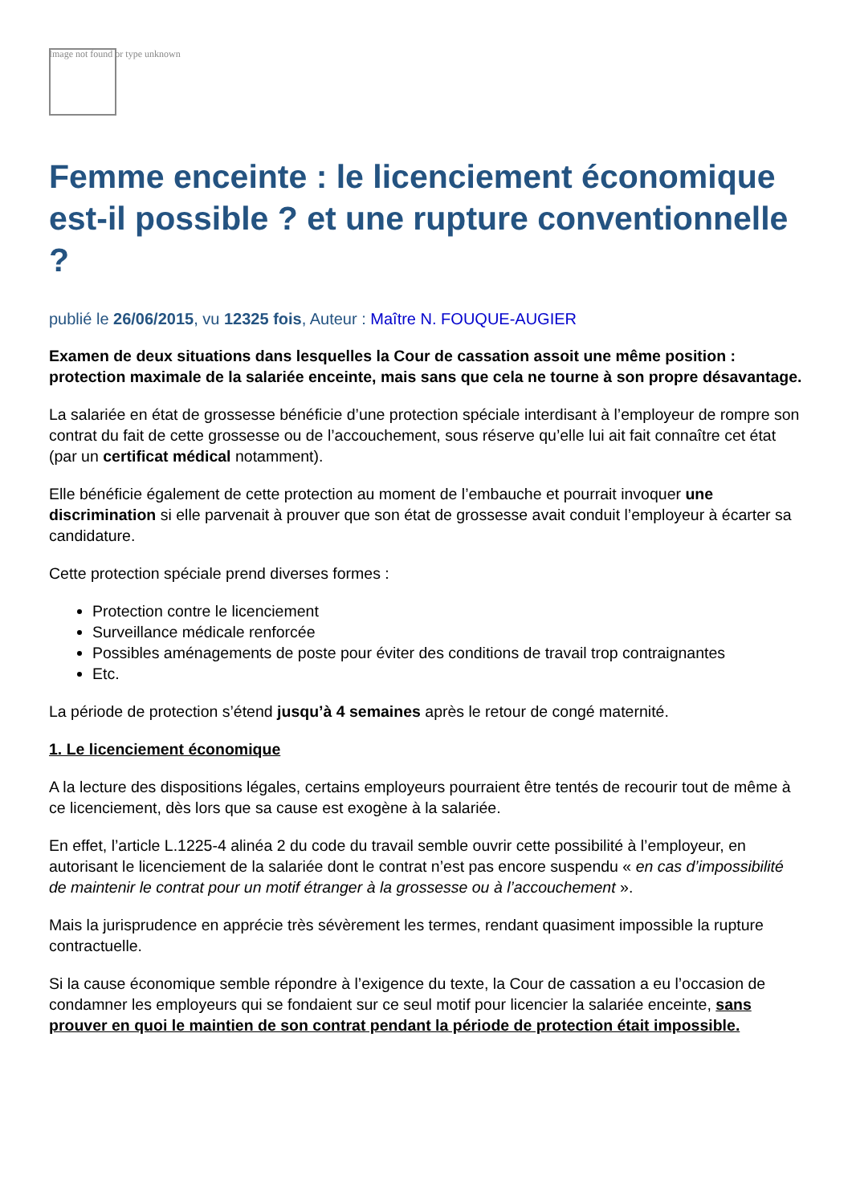Image not found or type unknown
Femme enceinte : le licenciement économique est-il possible ? et une rupture conventionnelle ?
publié le 26/06/2015, vu 12325 fois, Auteur : Maître N. FOUQUE-AUGIER
Examen de deux situations dans lesquelles la Cour de cassation assoit une même position : protection maximale de la salariée enceinte, mais sans que cela ne tourne à son propre désavantage.
La salariée en état de grossesse bénéficie d’une protection spéciale interdisant à l’employeur de rompre son contrat du fait de cette grossesse ou de l’accouchement, sous réserve qu’elle lui ait fait connaître cet état (par un certificat médical notamment).
Elle bénéficie également de cette protection au moment de l’embauche et pourrait invoquer une discrimination si elle parvenait à prouver que son état de grossesse avait conduit l’employeur à écarter sa candidature.
Cette protection spéciale prend diverses formes :
Protection contre le licenciement
Surveillance médicale renforcée
Possibles aménagements de poste pour éviter des conditions de travail trop contraignantes
Etc.
La période de protection s’étend jusqu’à 4 semaines après le retour de congé maternité.
1. Le licenciement économique
A la lecture des dispositions légales, certains employeurs pourraient être tentés de recourir tout de même à ce licenciement, dès lors que sa cause est exogène à la salariée.
En effet, l’article L.1225-4 alinéa 2 du code du travail semble ouvrir cette possibilité à l’employeur, en autorisant le licenciement de la salariée dont le contrat n’est pas encore suspendu « en cas d’impossibilité de maintenir le contrat pour un motif étranger à la grossesse ou à l’accouchement ».
Mais la jurisprudence en apprécie très sévèrement les termes, rendant quasiment impossible la rupture contractuelle.
Si la cause économique semble répondre à l’exigence du texte, la Cour de cassation a eu l’occasion de condamner les employeurs qui se fondaient sur ce seul motif pour licencier la salariée enceinte, sans prouver en quoi le maintien de son contrat pendant la période de protection était impossible.